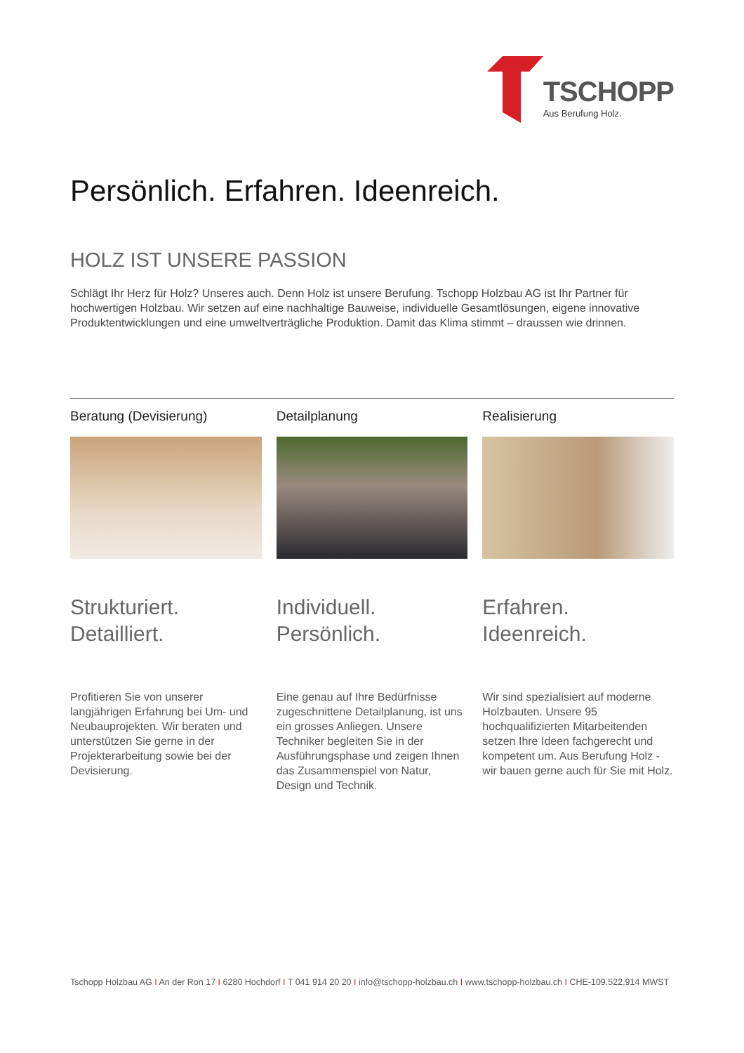TSCHOPP
Aus Berufung Holz.
Persönlich. Erfahren. Ideenreich.
HOLZ IST UNSERE PASSION
Schlägt Ihr Herz für Holz? Unseres auch. Denn Holz ist unsere Berufung. Tschopp Holzbau AG ist Ihr Partner für hochwertigen Holzbau. Wir setzen auf eine nachhaltige Bauweise, individuelle Gesamtlösungen, eigene innovative Produktentwicklungen und eine umweltverträgliche Produktion. Damit das Klima stimmt – draussen wie drinnen.
Beratung (Devisierung)
Strukturiert.
Detailliert.
Profitieren Sie von unserer langjährigen Erfahrung bei Um- und Neubauprojekten. Wir beraten und unterstützen Sie gerne in der Projekterarbeitung sowie bei der Devisierung.
Detailplanung
Individuell.
Persönlich.
Eine genau auf Ihre Bedürfnisse zugeschnittene Detailplanung, ist uns ein grosses Anliegen. Unsere Techniker begleiten Sie in der Ausführungsphase und zeigen Ihnen das Zusammenspiel von Natur, Design und Technik.
Realisierung
Erfahren.
Ideenreich.
Wir sind spezialisiert auf moderne Holzbauten. Unsere 95 hochqualifizierten Mitarbeitenden setzen Ihre Ideen fachgerecht und kompetent um. Aus Berufung Holz - wir bauen gerne auch für Sie mit Holz.
Tschopp Holzbau AG I An der Ron 17 I 6280 Hochdorf I T 041 914 20 20 I info@tschopp-holzbau.ch I www.tschopp-holzbau.ch I CHE-109.522.914 MWST